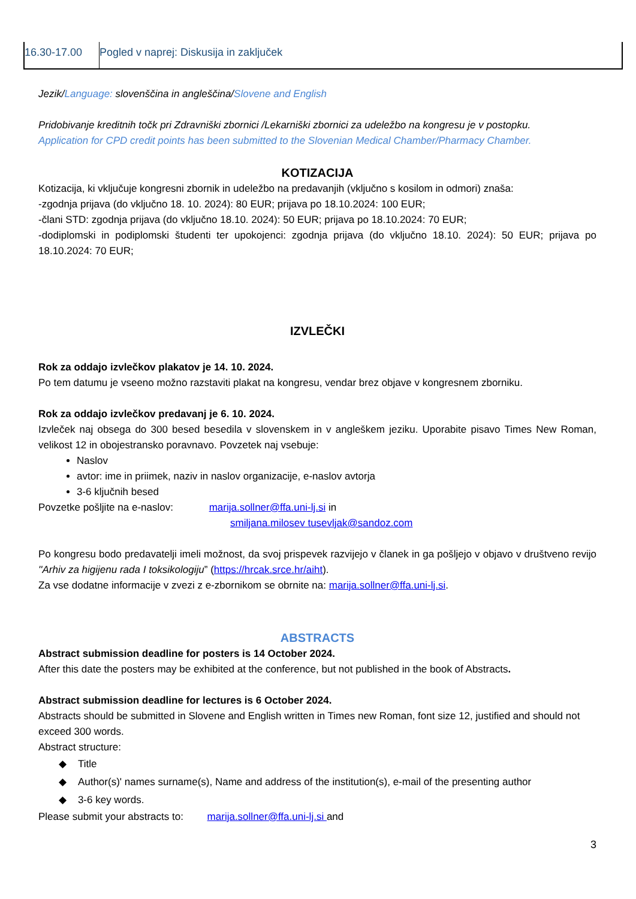| 16.30-17.00 | Pogled v naprej: Diskusija in zaključek |
Jezik/Language: slovenščina in angleščina/Slovene and English
Pridobivanje kreditnih točk pri Zdravniški zbornici /Lekarniški zbornici za udeležbo na kongresu je v postopku.
Application for CPD credit points has been submitted to the Slovenian Medical Chamber/Pharmacy Chamber.
KOTIZACIJA
Kotizacija, ki vključuje kongresni zbornik in udeležbo na predavanjih (vključno s kosilom in odmori) znaša:
-zgodnja prijava (do vključno 18. 10. 2024): 80 EUR; prijava po 18.10.2024: 100 EUR;
-člani STD: zgodnja prijava (do vključno 18.10. 2024): 50 EUR; prijava po 18.10.2024: 70 EUR;
-dodiplomski in podiplomski študenti ter upokojenci: zgodnja prijava (do vključno 18.10. 2024): 50 EUR; prijava po 18.10.2024: 70 EUR;
IZVLEČKI
Rok za oddajo izvlečkov plakatov je 14. 10. 2024.
Po tem datumu je vseeno možno razstaviti plakat na kongresu, vendar brez objave v kongresnem zborniku.
Rok za oddajo izvlečkov predavanj je 6. 10. 2024.
Izvleček naj obsega do 300 besed besedila v slovenskem in v angleškem jeziku. Uporabite pisavo Times New Roman, velikost 12 in obojestransko poravnavo. Povzetek naj vsebuje:
Naslov
avtor: ime in priimek, naziv in naslov organizacije, e-naslov avtorja
3-6 ključnih besed
Povzetke pošljite na e-naslov: marija.sollner@ffa.uni-lj.si in
smiljana.milosev tusevljak@sandoz.com
Po kongresu bodo predavatelji imeli možnost, da svoj prispevek razvijejo v članek in ga pošljejo v objavo v društveno revijo ''Arhiv za higijenu rada I toksikologiju” (https://hrcak.srce.hr/aiht).
Za vse dodatne informacije v zvezi z e-zbornikom se obrnite na: marija.sollner@ffa.uni-lj.si.
ABSTRACTS
Abstract submission deadline for posters is 14 October 2024.
After this date the posters may be exhibited at the conference, but not published in the book of Abstracts.
Abstract submission deadline for lectures is 6 October 2024.
Abstracts should be submitted in Slovene and English written in Times new Roman, font size 12, justified and should not exceed 300 words.
Abstract structure:
◆ Title
◆ Author(s)' names surname(s), Name and address of the institution(s), e-mail of the presenting author
◆ 3-6 key words.
Please submit your abstracts to: marija.sollner@ffa.uni-lj.si and
3